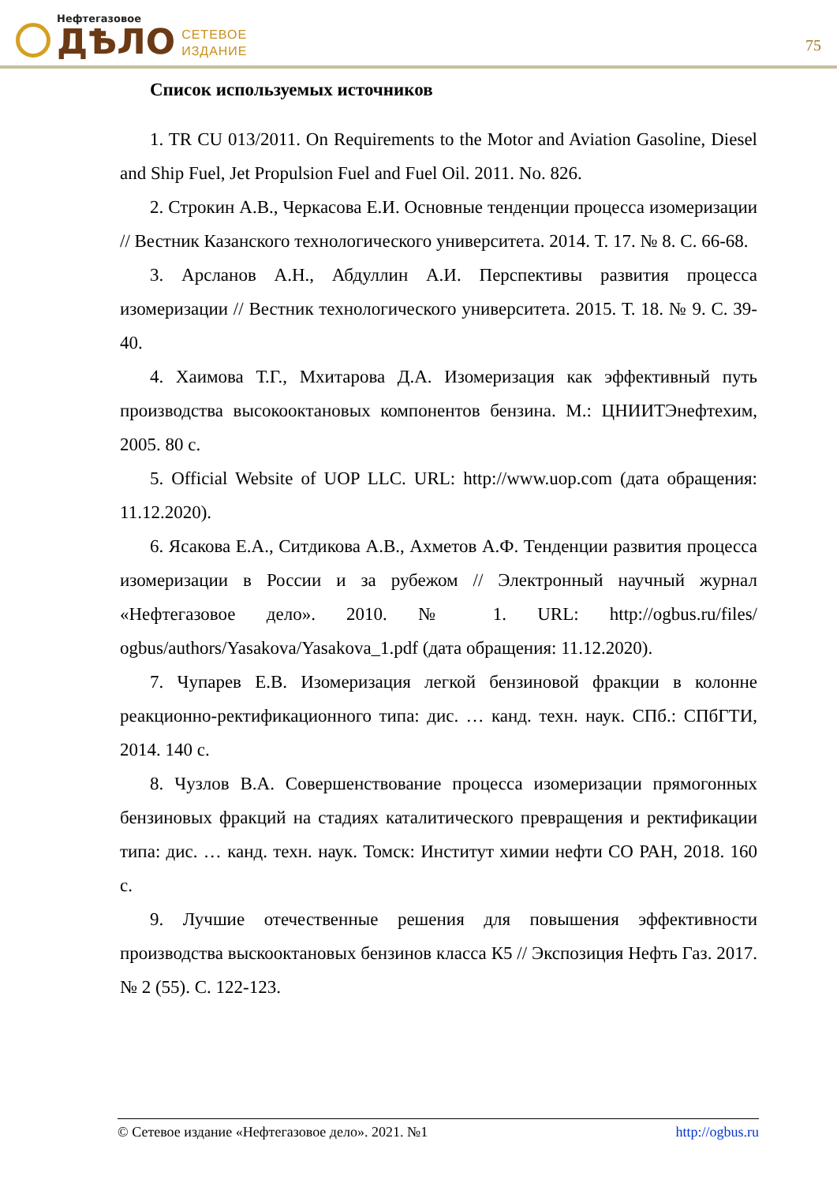Нефтегазовое
ДѢЛО
СЕТЕВОЕ
ИЗДАНИЕ
75
Список используемых источников
1. TR CU 013/2011. On Requirements to the Motor and Aviation Gasoline, Diesel and Ship Fuel, Jet Propulsion Fuel and Fuel Oil. 2011. No. 826.
2. Строкин А.В., Черкасова Е.И. Основные тенденции процесса изомеризации // Вестник Казанского технологического университета. 2014. Т. 17. № 8. С. 66-68.
3. Арсланов А.Н., Абдуллин А.И. Перспективы развития процесса изомеризации // Вестник технологического университета. 2015. Т. 18. № 9. С. 39-40.
4. Хаимова Т.Г., Мхитарова Д.А. Изомеризация как эффективный путь производства высокооктановых компонентов бензина. М.: ЦНИИТЭнефтехим, 2005. 80 с.
5. Official Website of UOP LLC. URL: http://www.uop.com (дата обращения: 11.12.2020).
6. Ясакова Е.А., Ситдикова А.В., Ахметов А.Ф. Тенденции развития процесса изомеризации в России и за рубежом // Электронный научный журнал «Нефтегазовое дело». 2010. № 1. URL: http://ogbus.ru/files/ ogbus/authors/Yasakova/Yasakova_1.pdf (дата обращения: 11.12.2020).
7. Чупарев Е.В. Изомеризация легкой бензиновой фракции в колонне реакционно-ректификационного типа: дис. … канд. техн. наук. СПб.: СПбГТИ, 2014. 140 с.
8. Чузлов В.А. Совершенствование процесса изомеризации прямогонных бензиновых фракций на стадиях каталитического превращения и ректификации типа: дис. … канд. техн. наук. Томск: Институт химии нефти СО РАН, 2018. 160 с.
9. Лучшие отечественные решения для повышения эффективности производства выскооктановых бензинов класса К5 // Экспозиция Нефть Газ. 2017. № 2 (55). С. 122-123.
© Сетевое издание «Нефтегазовое дело». 2021. №1 http://ogbus.ru